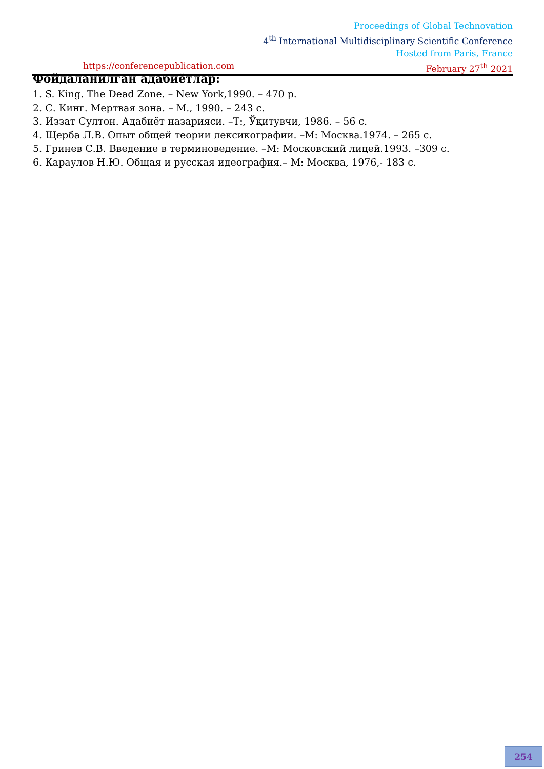Proceedings of Global Technovation
4<sup>th</sup> International Multidisciplinary Scientific Conference
Hosted from Paris, France
https://conferencepublication.com February 27<sup>th</sup> 2021
Фойдаланилган адабиётлар:
1. S. King. The Dead Zone. – New York,1990. – 470 p.
2. С. Кинг. Мертвая зона. – М., 1990. – 243 с.
3. Иззат Султон. Адабиёт назарияси. –Т:, Ўқитувчи, 1986. – 56 с.
4. Щерба Л.В. Опыт общей теории лексикографии. –М: Москва.1974. – 265 с.
5. Гринев С.В. Введение в терминоведение. –М: Московский лицей.1993. –309 с.
6. Караулов Н.Ю. Общая и русская идеография.– М: Москва, 1976,- 183 с.
254